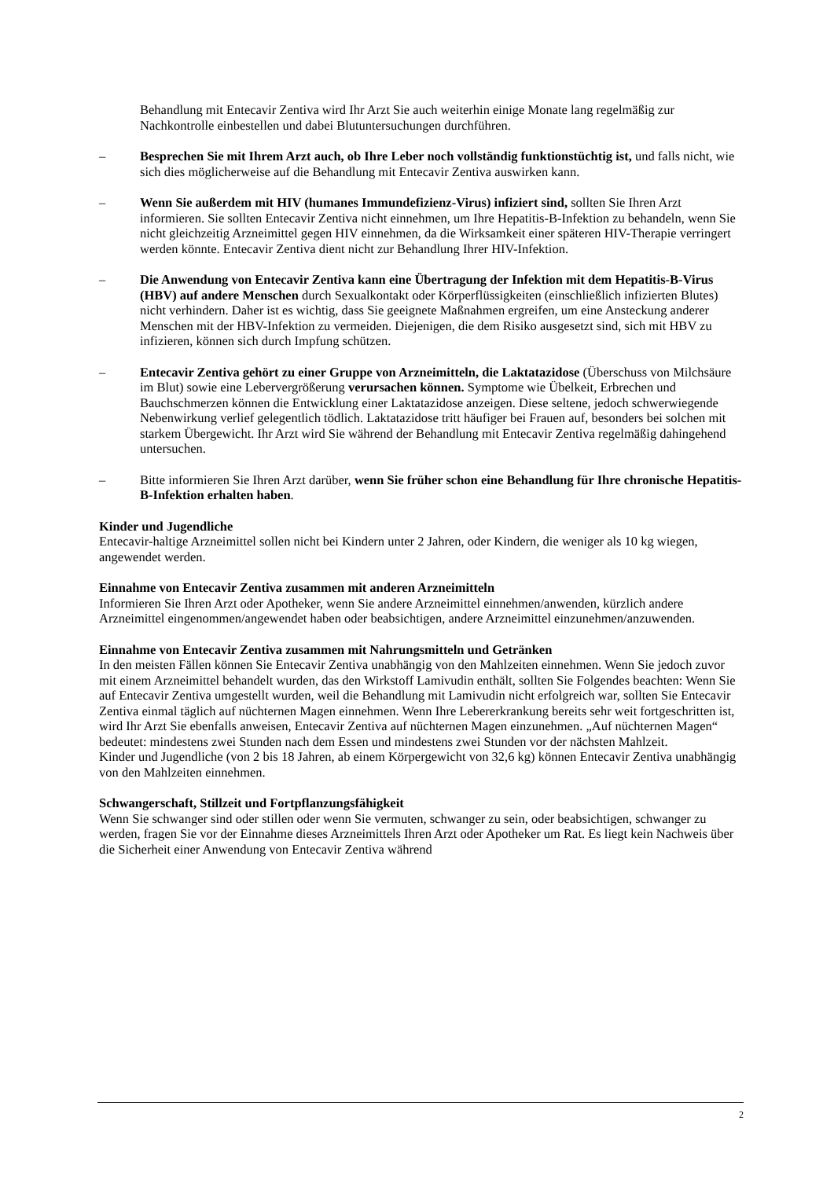Behandlung mit Entecavir Zentiva wird Ihr Arzt Sie auch weiterhin einige Monate lang regelmäßig zur Nachkontrolle einbestellen und dabei Blutuntersuchungen durchführen.
– Besprechen Sie mit Ihrem Arzt auch, ob Ihre Leber noch vollständig funktionstüchtig ist, und falls nicht, wie sich dies möglicherweise auf die Behandlung mit Entecavir Zentiva auswirken kann.
– Wenn Sie außerdem mit HIV (humanes Immundefizienz-Virus) infiziert sind, sollten Sie Ihren Arzt informieren. Sie sollten Entecavir Zentiva nicht einnehmen, um Ihre Hepatitis-B-Infektion zu behandeln, wenn Sie nicht gleichzeitig Arzneimittel gegen HIV einnehmen, da die Wirksamkeit einer späteren HIV-Therapie verringert werden könnte. Entecavir Zentiva dient nicht zur Behandlung Ihrer HIV-Infektion.
– Die Anwendung von Entecavir Zentiva kann eine Übertragung der Infektion mit dem Hepatitis-B-Virus (HBV) auf andere Menschen durch Sexualkontakt oder Körperflüssigkeiten (einschließlich infizierten Blutes) nicht verhindern. Daher ist es wichtig, dass Sie geeignete Maßnahmen ergreifen, um eine Ansteckung anderer Menschen mit der HBV-Infektion zu vermeiden. Diejenigen, die dem Risiko ausgesetzt sind, sich mit HBV zu infizieren, können sich durch Impfung schützen.
– Entecavir Zentiva gehört zu einer Gruppe von Arzneimitteln, die Laktatazidose (Überschuss von Milchsäure im Blut) sowie eine Lebervergrößerung verursachen können. Symptome wie Übelkeit, Erbrechen und Bauchschmerzen können die Entwicklung einer Laktatazidose anzeigen. Diese seltene, jedoch schwerwiegende Nebenwirkung verlief gelegentlich tödlich. Laktatazidose tritt häufiger bei Frauen auf, besonders bei solchen mit starkem Übergewicht. Ihr Arzt wird Sie während der Behandlung mit Entecavir Zentiva regelmäßig dahingehend untersuchen.
– Bitte informieren Sie Ihren Arzt darüber, wenn Sie früher schon eine Behandlung für Ihre chronische Hepatitis-B-Infektion erhalten haben.
Kinder und Jugendliche
Entecavir-haltige Arzneimittel sollen nicht bei Kindern unter 2 Jahren, oder Kindern, die weniger als 10 kg wiegen, angewendet werden.
Einnahme von Entecavir Zentiva zusammen mit anderen Arzneimitteln
Informieren Sie Ihren Arzt oder Apotheker, wenn Sie andere Arzneimittel einnehmen/anwenden, kürzlich andere Arzneimittel eingenommen/angewendet haben oder beabsichtigen, andere Arzneimittel einzunehmen/anzuwenden.
Einnahme von Entecavir Zentiva zusammen mit Nahrungsmitteln und Getränken
In den meisten Fällen können Sie Entecavir Zentiva unabhängig von den Mahlzeiten einnehmen. Wenn Sie jedoch zuvor mit einem Arzneimittel behandelt wurden, das den Wirkstoff Lamivudin enthält, sollten Sie Folgendes beachten: Wenn Sie auf Entecavir Zentiva umgestellt wurden, weil die Behandlung mit Lamivudin nicht erfolgreich war, sollten Sie Entecavir Zentiva einmal täglich auf nüchternen Magen einnehmen. Wenn Ihre Lebererkrankung bereits sehr weit fortgeschritten ist, wird Ihr Arzt Sie ebenfalls anweisen, Entecavir Zentiva auf nüchternen Magen einzunehmen. „Auf nüchternen Magen“ bedeutet: mindestens zwei Stunden nach dem Essen und mindestens zwei Stunden vor der nächsten Mahlzeit.
Kinder und Jugendliche (von 2 bis 18 Jahren, ab einem Körpergewicht von 32,6 kg) können Entecavir Zentiva unabhängig von den Mahlzeiten einnehmen.
Schwangerschaft, Stillzeit und Fortpflanzungsfähigkeit
Wenn Sie schwanger sind oder stillen oder wenn Sie vermuten, schwanger zu sein, oder beabsichtigen, schwanger zu werden, fragen Sie vor der Einnahme dieses Arzneimittels Ihren Arzt oder Apotheker um Rat. Es liegt kein Nachweis über die Sicherheit einer Anwendung von Entecavir Zentiva während
2